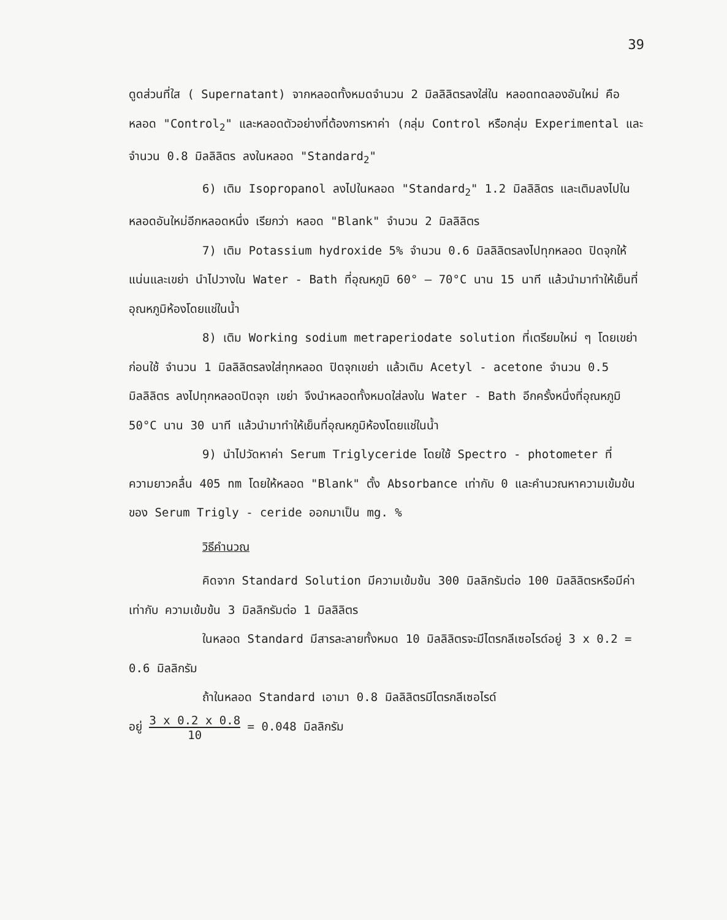39
ดูดส่วนที่ใส ( Supernatant) จากหลอดทั้งหมดจำนวน 2 มิลลิลิตรลงใส่ใน หลอดทดลองอันใหม่ คือ หลอด "Control<sub>2</sub>" และหลอดตัวอย่างที่ต้องการหาค่า (กลุ่ม Control หรือกลุ่ม Experimental และจำนวน 0.8 มิลลิลิตร ลงในหลอด "Standard<sub>2</sub>"
6) เติม Isopropanol ลงไปในหลอด "Standard<sub>2</sub>" 1.2 มิลลิลิตร และเติมลงไปในหลอดอันใหม่อีกหลอดหนึ่ง เรียกว่า หลอด "Blank" จำนวน 2 มิลลิลิตร
7) เติม Potassium hydroxide 5% จำนวน 0.6 มิลลิลิตรลงไปทุกหลอด ปิดจุกให้แน่นและเขย่า นำไปวางใน Water - Bath ที่อุณหภูมิ 60° – 70°C นาน 15 นาที แล้วนำมาทำให้เย็นที่อุณหภูมิห้องโดยแช่ในน้ำ
8) เติม Working sodium metraperiodate solution ที่เตรียมใหม่ ๆ โดยเขย่าก่อนใช้ จำนวน 1 มิลลิลิตรลงใส่ทุกหลอด ปิดจุกเขย่า แล้วเติม Acetyl - acetone จำนวน 0.5 มิลลิลิตร ลงไปทุกหลอดปิดจุก เขย่า จึงนำหลอดทั้งหมดใส่ลงใน Water - Bath อีกครั้งหนึ่งที่อุณหภูมิ 50°C นาน 30 นาที แล้วนำมาทำให้เย็นที่อุณหภูมิห้องโดยแช่ในน้ำ
9) นำไปวัดหาค่า Serum Triglyceride โดยใช้ Spectro - photometer ที่ความยาวคลื่น 405 nm โดยให้หลอด "Blank" ตั้ง Absorbance เท่ากับ 0 และคำนวณหาความเข้มข้นของ Serum Trigly - ceride ออกมาเป็น mg. %
วิธีคำนวณ
คิดจาก Standard Solution มีความเข้มข้น 300 มิลลิกรัมต่อ 100 มิลลิลิตรหรือมีค่าเท่ากับ ความเข้มข้น 3 มิลลิกรัมต่อ 1 มิลลิลิตร
ในหลอด Standard มีสารละลายทั้งหมด 10 มิลลิลิตรจะมีไตรกลีเซอไรด์อยู่ 3 x 0.2 = 0.6 มิลลิกรัม
ถ้าในหลอด Standard เอามา 0.8 มิลลิลิตรมีไตรกลีเซอไรด์
อยู่ 3 x 0.2 x 0.8 10 = 0.048 มิลลิกรัม